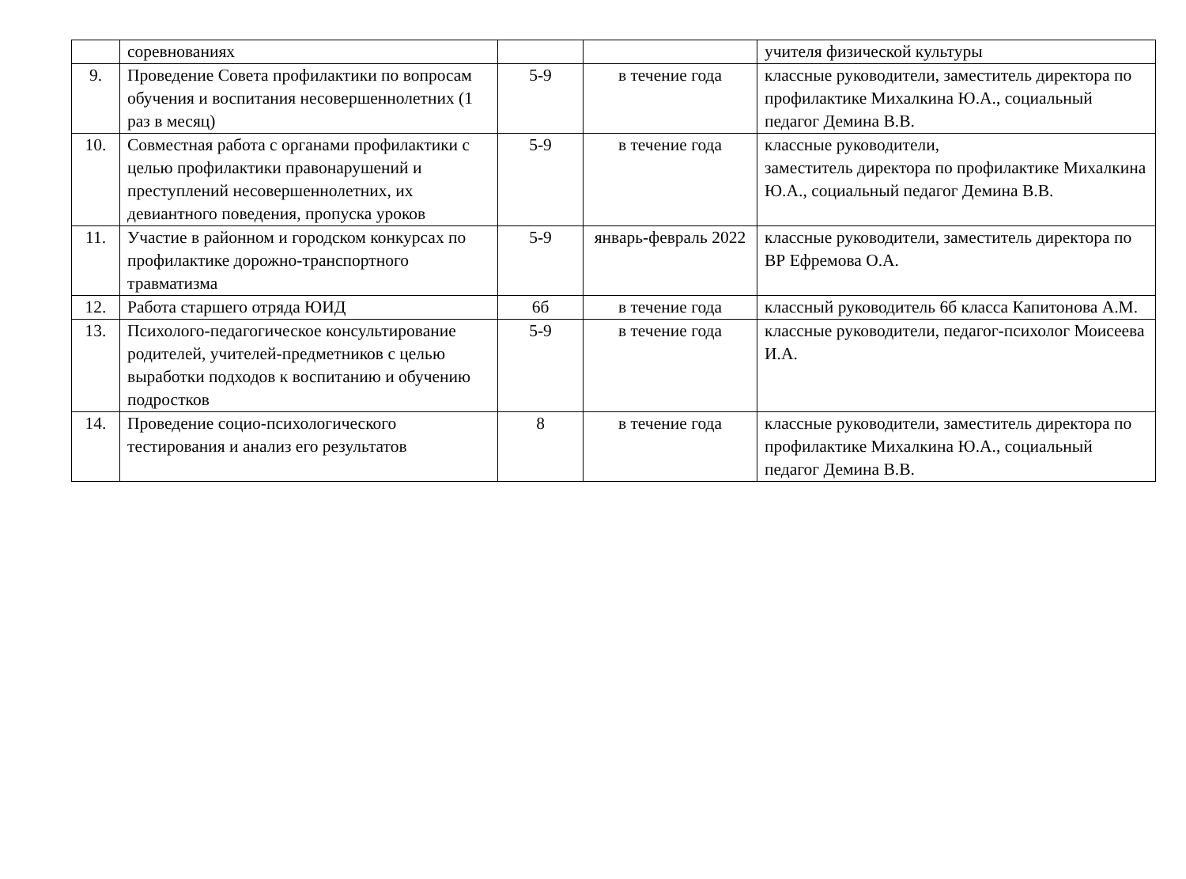| | соревнованиях | | | учителя физической культуры |
| 9. | Проведение Совета профилактики по вопросам обучения и воспитания несовершеннолетних (1 раз в месяц) | 5-9 | в течение года | классные руководители, заместитель директора по профилактике Михалкина Ю.А., социальный педагог Демина В.В. |
| 10. | Совместная работа с органами профилактики с целью профилактики правонарушений и преступлений несовершеннолетних, их девиантного поведения, пропуска уроков | 5-9 | в течение года | классные руководители, заместитель директора по профилактике Михалкина Ю.А., социальный педагог Демина В.В. |
| 11. | Участие в районном и городском конкурсах по профилактике дорожно-транспортного травматизма | 5-9 | январь-февраль 2022 | классные руководители, заместитель директора по ВР Ефремова О.А. |
| 12. | Работа старшего отряда ЮИД | 6б | в течение года | классный руководитель 6б класса Капитонова А.М. |
| 13. | Психолого-педагогическое консультирование родителей, учителей-предметников с целью выработки подходов к воспитанию и обучению подростков | 5-9 | в течение года | классные руководители, педагог-психолог Моисеева И.А. |
| 14. | Проведение социо-психологического тестирования и анализ его результатов | 8 | в течение года | классные руководители, заместитель директора по профилактике Михалкина Ю.А., социальный педагог Демина В.В. |